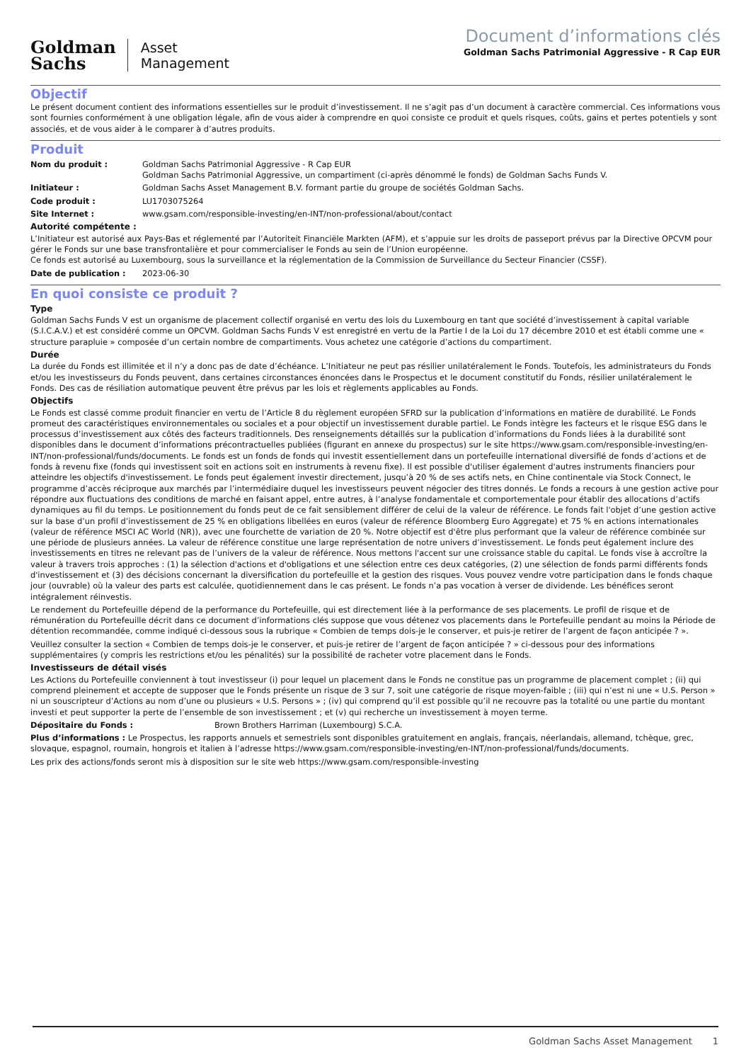Goldman
Sachs
Asset
Management
Document d’informations clés
Goldman Sachs Patrimonial Aggressive - R Cap EUR
Objectif
Le présent document contient des informations essentielles sur le produit d’investissement. Il ne s’agit pas d’un document à caractère commercial. Ces informations vous sont fournies conformément à une obligation légale, afin de vous aider à comprendre en quoi consiste ce produit et quels risques, coûts, gains et pertes potentiels y sont associés, et de vous aider à le comparer à d’autres produits.
Produit
Nom du produit : Goldman Sachs Patrimonial Aggressive - R Cap EUR
Goldman Sachs Patrimonial Aggressive, un compartiment (ci-après dénommé le fonds) de Goldman Sachs Funds V.
Initiateur : Goldman Sachs Asset Management B.V. formant partie du groupe de sociétés Goldman Sachs.
Code produit : LU1703075264
Site Internet : www.gsam.com/responsible-investing/en-INT/non-professional/about/contact
Autorité compétente :
L’Initiateur est autorisé aux Pays-Bas et réglementé par l’Autoriteit Financiële Markten (AFM), et s’appuie sur les droits de passeport prévus par la Directive OPCVM pour gérer le Fonds sur une base transfrontalière et pour commercialiser le Fonds au sein de l’Union européenne.
Ce fonds est autorisé au Luxembourg, sous la surveillance et la réglementation de la Commission de Surveillance du Secteur Financier (CSSF).
Date de publication : 2023-06-30
En quoi consiste ce produit ?
Type
Goldman Sachs Funds V est un organisme de placement collectif organisé en vertu des lois du Luxembourg en tant que société d’investissement à capital variable (S.I.C.A.V.) et est considéré comme un OPCVM. Goldman Sachs Funds V est enregistré en vertu de la Partie I de la Loi du 17 décembre 2010 et est établi comme une « structure parapluie » composée d’un certain nombre de compartiments. Vous achetez une catégorie d’actions du compartiment.
Durée
La durée du Fonds est illimitée et il n’y a donc pas de date d’échéance. L’Initiateur ne peut pas résilier unilatéralement le Fonds. Toutefois, les administrateurs du Fonds et/ou les investisseurs du Fonds peuvent, dans certaines circonstances énoncées dans le Prospectus et le document constitutif du Fonds, résilier unilatéralement le Fonds. Des cas de résiliation automatique peuvent être prévus par les lois et règlements applicables au Fonds.
Objectifs
Le Fonds est classé comme produit financier en vertu de l’Article 8 du règlement européen SFRD sur la publication d’informations en matière de durabilité. Le Fonds promeut des caractéristiques environnementales ou sociales et a pour objectif un investissement durable partiel. Le Fonds intègre les facteurs et le risque ESG dans le processus d’investissement aux côtés des facteurs traditionnels. Des renseignements détaillés sur la publication d’informations du Fonds liées à la durabilité sont disponibles dans le document d’informations précontractuelles publiées (figurant en annexe du prospectus) sur le site https://www.gsam.com/responsible-investing/en-INT/non-professional/funds/documents. Le fonds est un fonds de fonds qui investit essentiellement dans un portefeuille international diversifié de fonds d’actions et de fonds à revenu fixe (fonds qui investissent soit en actions soit en instruments à revenu fixe). Il est possible d'utiliser également d'autres instruments financiers pour atteindre les objectifs d'investissement. Le fonds peut également investir directement, jusqu’à 20 % de ses actifs nets, en Chine continentale via Stock Connect, le programme d’accès réciproque aux marchés par l’intermédiaire duquel les investisseurs peuvent négocier des titres donnés. Le fonds a recours à une gestion active pour répondre aux fluctuations des conditions de marché en faisant appel, entre autres, à l’analyse fondamentale et comportementale pour établir des allocations d’actifs dynamiques au fil du temps. Le positionnement du fonds peut de ce fait sensiblement différer de celui de la valeur de référence. Le fonds fait l'objet d’une gestion active sur la base d’un profil d’investissement de 25 % en obligations libellées en euros (valeur de référence Bloomberg Euro Aggregate) et 75 % en actions internationales (valeur de référence MSCI AC World (NR)), avec une fourchette de variation de 20 %. Notre objectif est d'être plus performant que la valeur de référence combinée sur une période de plusieurs années. La valeur de référence constitue une large représentation de notre univers d’investissement. Le fonds peut également inclure des investissements en titres ne relevant pas de l’univers de la valeur de référence. Nous mettons l'accent sur une croissance stable du capital. Le fonds vise à accroître la valeur à travers trois approches : (1) la sélection d'actions et d'obligations et une sélection entre ces deux catégories, (2) une sélection de fonds parmi différents fonds d'investissement et (3) des décisions concernant la diversification du portefeuille et la gestion des risques. Vous pouvez vendre votre participation dans le fonds chaque jour (ouvrable) où la valeur des parts est calculée, quotidiennement dans le cas présent. Le fonds n’a pas vocation à verser de dividende. Les bénéfices seront intégralement réinvestis.
Le rendement du Portefeuille dépend de la performance du Portefeuille, qui est directement liée à la performance de ses placements. Le profil de risque et de rémunération du Portefeuille décrit dans ce document d’informations clés suppose que vous détenez vos placements dans le Portefeuille pendant au moins la Période de détention recommandée, comme indiqué ci-dessous sous la rubrique « Combien de temps dois-je le conserver, et puis-je retirer de l’argent de façon anticipée ? ».
Veuillez consulter la section « Combien de temps dois-je le conserver, et puis-je retirer de l’argent de façon anticipée ? » ci-dessous pour des informations supplémentaires (y compris les restrictions et/ou les pénalités) sur la possibilité de racheter votre placement dans le Fonds.
Investisseurs de détail visés
Les Actions du Portefeuille conviennent à tout investisseur (i) pour lequel un placement dans le Fonds ne constitue pas un programme de placement complet ; (ii) qui comprend pleinement et accepte de supposer que le Fonds présente un risque de 3 sur 7, soit une catégorie de risque moyen-faible ; (iii) qui n’est ni une « U.S. Person » ni un souscripteur d’Actions au nom d’une ou plusieurs « U.S. Persons » ; (iv) qui comprend qu’il est possible qu’il ne recouvre pas la totalité ou une partie du montant investi et peut supporter la perte de l’ensemble de son investissement ; et (v) qui recherche un investissement à moyen terme.
Dépositaire du Fonds : Brown Brothers Harriman (Luxembourg) S.C.A.
Plus d’informations : Le Prospectus, les rapports annuels et semestriels sont disponibles gratuitement en anglais, français, néerlandais, allemand, tchèque, grec, slovaque, espagnol, roumain, hongrois et italien à l’adresse https://www.gsam.com/responsible-investing/en-INT/non-professional/funds/documents.
Les prix des actions/fonds seront mis à disposition sur le site web https://www.gsam.com/responsible-investing
Goldman Sachs Asset Management 1